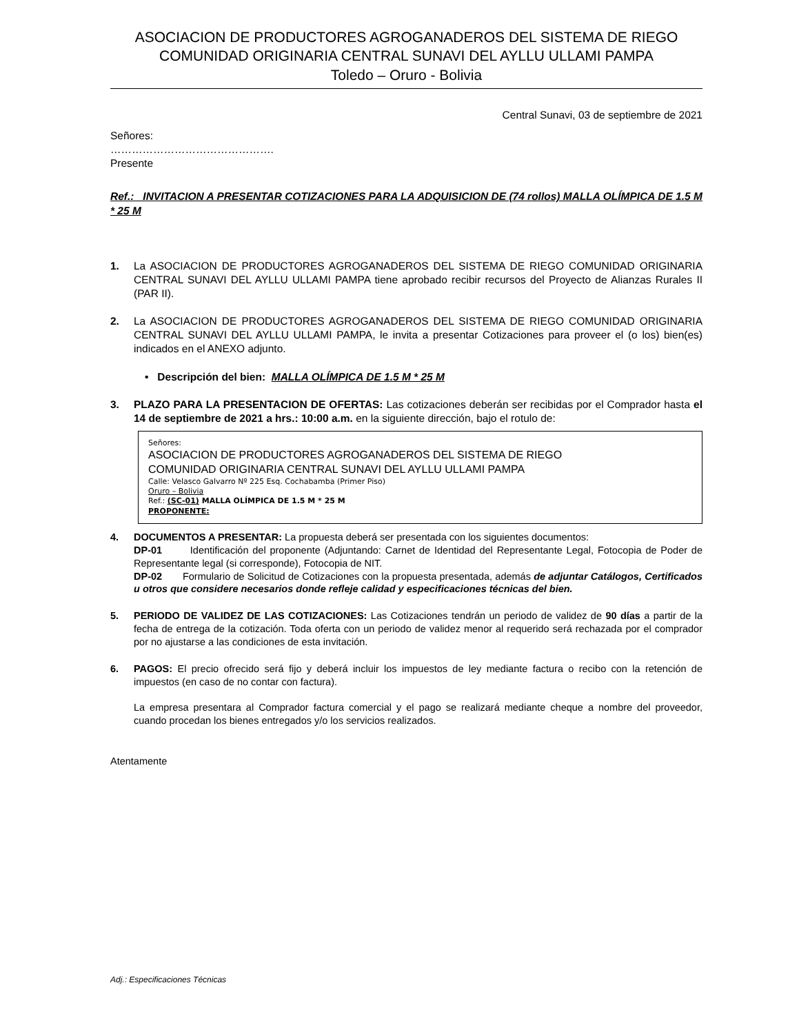ASOCIACION DE PRODUCTORES AGROGANADEROS DEL SISTEMA DE RIEGO
COMUNIDAD ORIGINARIA CENTRAL SUNAVI DEL AYLLU ULLAMI PAMPA
Toledo – Oruro - Bolivia
Central Sunavi, 03 de septiembre de 2021
Señores:
……………………………………….
Presente
Ref.: INVITACION A PRESENTAR COTIZACIONES PARA LA ADQUISICION DE (74 rollos) MALLA OLÍMPICA DE 1.5 M * 25 M
1. La ASOCIACION DE PRODUCTORES AGROGANADEROS DEL SISTEMA DE RIEGO COMUNIDAD ORIGINARIA CENTRAL SUNAVI DEL AYLLU ULLAMI PAMPA tiene aprobado recibir recursos del Proyecto de Alianzas Rurales II (PAR II).
2. La ASOCIACION DE PRODUCTORES AGROGANADEROS DEL SISTEMA DE RIEGO COMUNIDAD ORIGINARIA CENTRAL SUNAVI DEL AYLLU ULLAMI PAMPA, le invita a presentar Cotizaciones para proveer el (o los) bien(es) indicados en el ANEXO adjunto.
• Descripción del bien: MALLA OLÍMPICA DE 1.5 M * 25 M
3. PLAZO PARA LA PRESENTACION DE OFERTAS: Las cotizaciones deberán ser recibidas por el Comprador hasta el 14 de septiembre de 2021 a hrs.: 10:00 a.m. en la siguiente dirección, bajo el rotulo de:
Señores:
ASOCIACION DE PRODUCTORES AGROGANADEROS DEL SISTEMA DE RIEGO
COMUNIDAD ORIGINARIA CENTRAL SUNAVI DEL AYLLU ULLAMI PAMPA
Calle: Velasco Galvarro Nº 225 Esq. Cochabamba (Primer Piso)
Oruro – Bolivia
Ref.: (SC-01) MALLA OLÍMPICA DE 1.5 M * 25 M
PROPONENTE:
4. DOCUMENTOS A PRESENTAR: La propuesta deberá ser presentada con los siguientes documentos:
DP-01 Identificación del proponente (Adjuntando: Carnet de Identidad del Representante Legal, Fotocopia de Poder de Representante legal (si corresponde), Fotocopia de NIT.
DP-02 Formulario de Solicitud de Cotizaciones con la propuesta presentada, además de adjuntar Catálogos, Certificados u otros que considere necesarios donde refleje calidad y especificaciones técnicas del bien.
5. PERIODO DE VALIDEZ DE LAS COTIZACIONES: Las Cotizaciones tendrán un periodo de validez de 90 días a partir de la fecha de entrega de la cotización. Toda oferta con un periodo de validez menor al requerido será rechazada por el comprador por no ajustarse a las condiciones de esta invitación.
6. PAGOS: El precio ofrecido será fijo y deberá incluir los impuestos de ley mediante factura o recibo con la retención de impuestos (en caso de no contar con factura).
La empresa presentara al Comprador factura comercial y el pago se realizará mediante cheque a nombre del proveedor, cuando procedan los bienes entregados y/o los servicios realizados.
Atentamente
Adj.: Especificaciones Técnicas